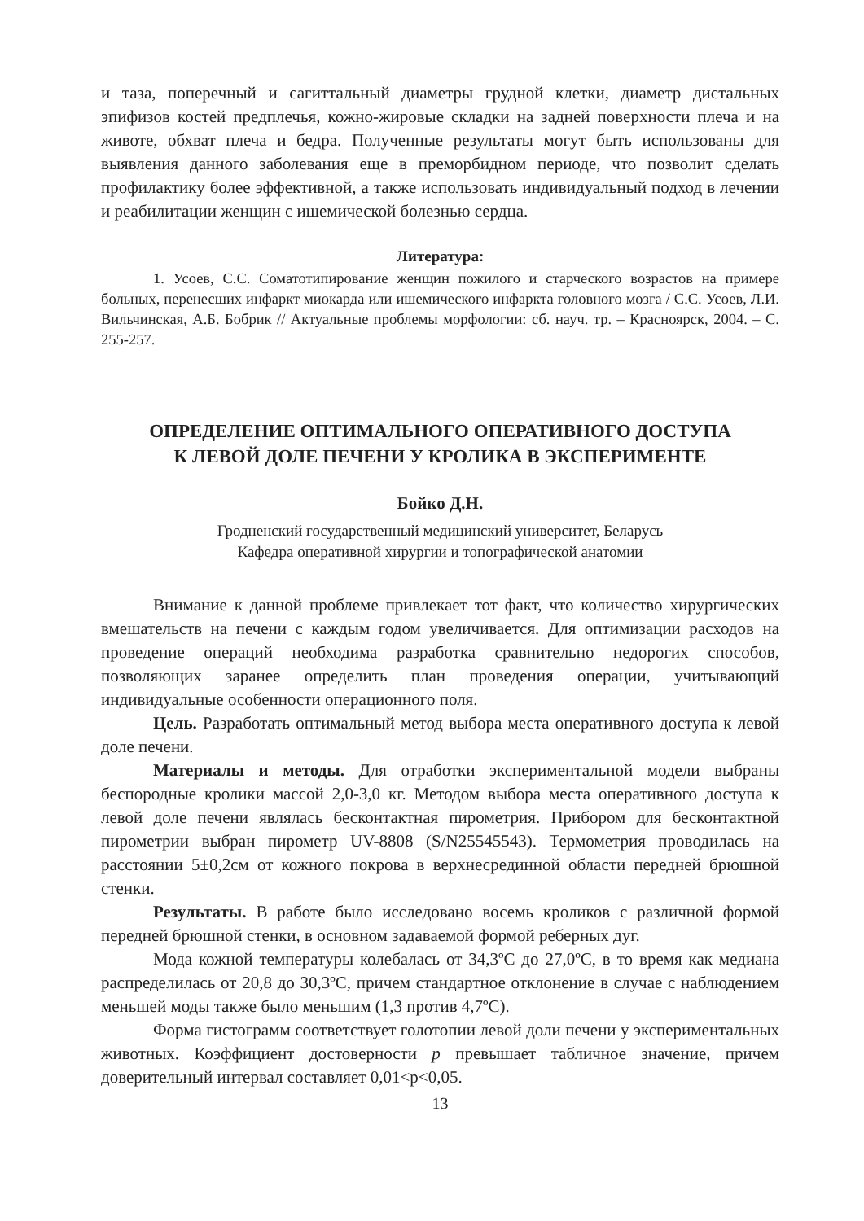и таза, поперечный и сагиттальный диаметры грудной клетки, диаметр дистальных эпифизов костей предплечья, кожно-жировые складки на задней поверхности плеча и на животе, обхват плеча и бедра. Полученные результаты могут быть использованы для выявления данного заболевания еще в преморбидном периоде, что позволит сделать профилактику более эффективной, а также использовать индивидуальный подход в лечении и реабилитации женщин с ишемической болезнью сердца.
Литература:
1. Усоев, С.С. Соматотипирование женщин пожилого и старческого возрастов на примере больных, перенесших инфаркт миокарда или ишемического инфаркта головного мозга / С.С. Усоев, Л.И. Вильчинская, А.Б. Бобрик // Актуальные проблемы морфологии: сб. науч. тр. – Красноярск, 2004. – С. 255-257.
ОПРЕДЕЛЕНИЕ ОПТИМАЛЬНОГО ОПЕРАТИВНОГО ДОСТУПА
К ЛЕВОЙ ДОЛЕ ПЕЧЕНИ У КРОЛИКА В ЭКСПЕРИМЕНТЕ
Бойко Д.Н.
Гродненский государственный медицинский университет, Беларусь
Кафедра оперативной хирургии и топографической анатомии
Внимание к данной проблеме привлекает тот факт, что количество хирургических вмешательств на печени с каждым годом увеличивается. Для оптимизации расходов на проведение операций необходима разработка сравнительно недорогих способов, позволяющих заранее определить план проведения операции, учитывающий индивидуальные особенности операционного поля.
Цель. Разработать оптимальный метод выбора места оперативного доступа к левой доле печени.
Материалы и методы. Для отработки экспериментальной модели выбраны беспородные кролики массой 2,0-3,0 кг. Методом выбора места оперативного доступа к левой доле печени являлась бесконтактная пирометрия. Прибором для бесконтактной пирометрии выбран пирометр UV-8808 (S/N25545543). Термометрия проводилась на расстоянии 5±0,2см от кожного покрова в верхнесрединной области передней брюшной стенки.
Результаты. В работе было исследовано восемь кроликов с различной формой передней брюшной стенки, в основном задаваемой формой реберных дуг.
Мода кожной температуры колебалась от 34,3ºС до 27,0ºС, в то время как медиана распределилась от 20,8 до 30,3ºС, причем стандартное отклонение в случае с наблюдением меньшей моды также было меньшим (1,3 против 4,7ºС).
Форма гистограмм соответствует голотопии левой доли печени у экспериментальных животных. Коэффициент достоверности p превышает табличное значение, причем доверительный интервал составляет 0,01<p<0,05.
13